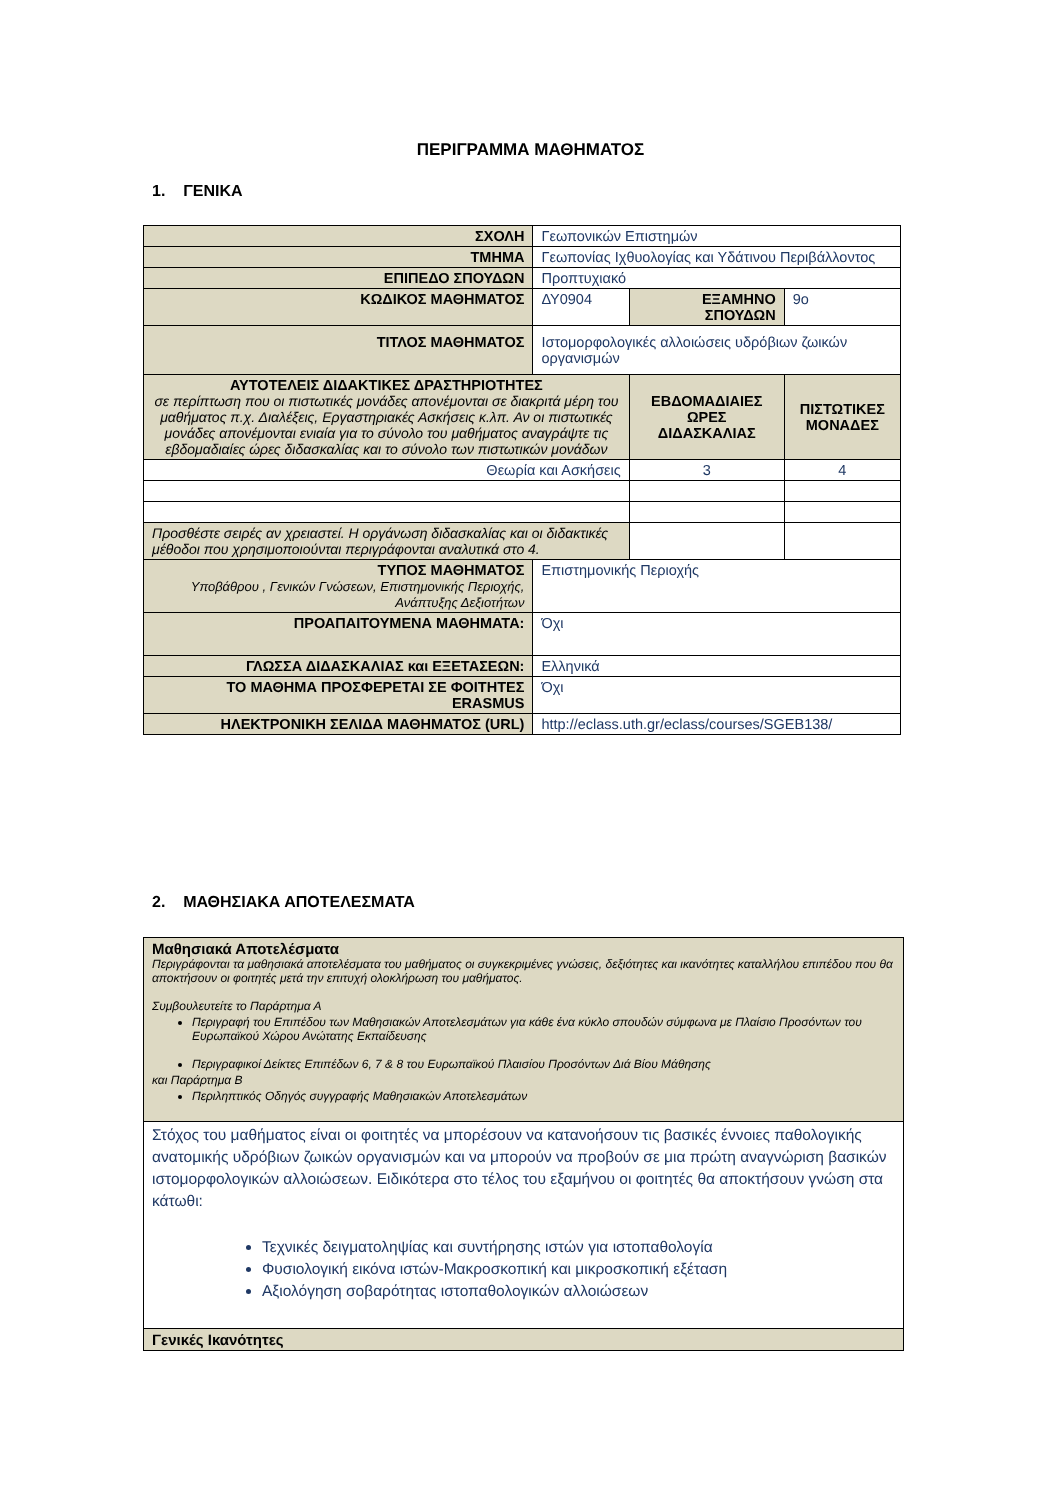ΠΕΡΙΓΡΑΜΜΑ ΜΑΘΗΜΑΤΟΣ
1. ΓΕΝΙΚΑ
| ΣΧΟΛΗ | Γεωπονικών Επιστημών | | | |
| ΤΜΗΜΑ | Γεωπονίας Ιχθυολογίας και Υδάτινου Περιβάλλοντος | | | |
| ΕΠΙΠΕΔΟ ΣΠΟΥΔΩΝ | Προπτυχιακό | | | |
| ΚΩΔΙΚΟΣ ΜΑΘΗΜΑΤΟΣ | ΔΥ0904 | ΕΞΑΜΗΝΟ ΣΠΟΥΔΩΝ | | 9ο |
| ΤΙΤΛΟΣ ΜΑΘΗΜΑΤΟΣ | Ιστομορφολογικές αλλοιώσεις υδρόβιων ζωικών οργανισμών | | | |
| ΑΥΤΟΤΕΛΕΙΣ ΔΙΔΑΚΤΙΚΕΣ ΔΡΑΣΤΗΡΙΟΤΗΤΕΣ σε περίπτωση που οι πιστωτικές μονάδες απονέμονται σε διακριτά μέρη του μαθήματος π.χ. Διαλέξεις, Εργαστηριακές Ασκήσεις κ.λπ. Αν οι πιστωτικές μονάδες απονέμονται ενιαία για το σύνολο του μαθήματος αναγράψτε τις εβδομαδιαίες ώρες διδασκαλίας και το σύνολο των πιστωτικών μονάδων | | ΕΒΔΟΜΑΔΙΑΙΕΣ ΩΡΕΣ ΔΙΔΑΣΚΑΛΙΑΣ | ΠΙΣΤΩΤΙΚΕΣ ΜΟΝΑΔΕΣ | |
| Θεωρία και Ασκήσεις | | 3 | 4 | |
| Προσθέστε σειρές αν χρειαστεί. Η οργάνωση διδασκαλίας και οι διδακτικές μέθοδοι που χρησιμοποιούνται περιγράφονται αναλυτικά στο 4. | | | | |
| ΤΥΠΟΣ ΜΑΘΗΜΑΤΟΣ Υποβάθρου , Γενικών Γνώσεων, Επιστημονικής Περιοχής, Ανάπτυξης Δεξιοτήτων | Επιστημονικής Περιοχής | | | |
| ΠΡΟΑΠΑΙΤΟΥΜΕΝΑ ΜΑΘΗΜΑΤΑ: | Όχι | | | |
| ΓΛΩΣΣΑ ΔΙΔΑΣΚΑΛΙΑΣ και ΕΞΕΤΑΣΕΩΝ: | Ελληνικά | | | |
| ΤΟ ΜΑΘΗΜΑ ΠΡΟΣΦΕΡΕΤΑΙ ΣΕ ΦΟΙΤΗΤΕΣ ERASMUS | Όχι | | | |
| ΗΛΕΚΤΡΟΝΙΚΗ ΣΕΛΙΔΑ ΜΑΘΗΜΑΤΟΣ (URL) | http://eclass.uth.gr/eclass/courses/SGEB138/ | | | |
2. ΜΑΘΗΣΙΑΚΑ ΑΠΟΤΕΛΕΣΜΑΤΑ
| Μαθησιακά Αποτελέσματα Περιγράφονται τα μαθησιακά αποτελέσματα του μαθήματος οι συγκεκριμένες γνώσεις, δεξιότητες και ικανότητες καταλλήλου επιπέδου που θα αποκτήσουν οι φοιτητές μετά την επιτυχή ολοκλήρωση του μαθήματος. Συμβουλευτείτε το Παράρτημα Α Περιγραφή του Επιπέδου των Μαθησιακών Αποτελεσμάτων για κάθε ένα κύκλο σπουδών σύμφωνα με Πλαίσιο Προσόντων του Ευρωπαϊκού Χώρου Ανώτατης Εκπαίδευσης Περιγραφικοί Δείκτες Επιπέδων 6, 7 & 8 του Ευρωπαϊκού Πλαισίου Προσόντων Διά Βίου Μάθησης και Παράρτημα Β Περιληπτικός Οδηγός συγγραφής Μαθησιακών Αποτελεσμάτων |
| Στόχος του μαθήματος είναι οι φοιτητές να μπορέσουν να κατανοήσουν τις βασικές έννοιες παθολογικής ανατομικής υδρόβιων ζωικών οργανισμών και να μπορούν να προβούν σε μια πρώτη αναγνώριση βασικών ιστομορφολογικών αλλοιώσεων. Ειδικότερα στο τέλος του εξαμήνου οι φοιτητές θα αποκτήσουν γνώση στα κάτωθι: Τεχνικές δειγματοληψίας και συντήρησης ιστών για ιστοπαθολογία Φυσιολογική εικόνα ιστών-Μακροσκοπική και μικροσκοπική εξέταση Αξιολόγηση σοβαρότητας ιστοπαθολογικών αλλοιώσεων |
| Γενικές Ικανότητες |